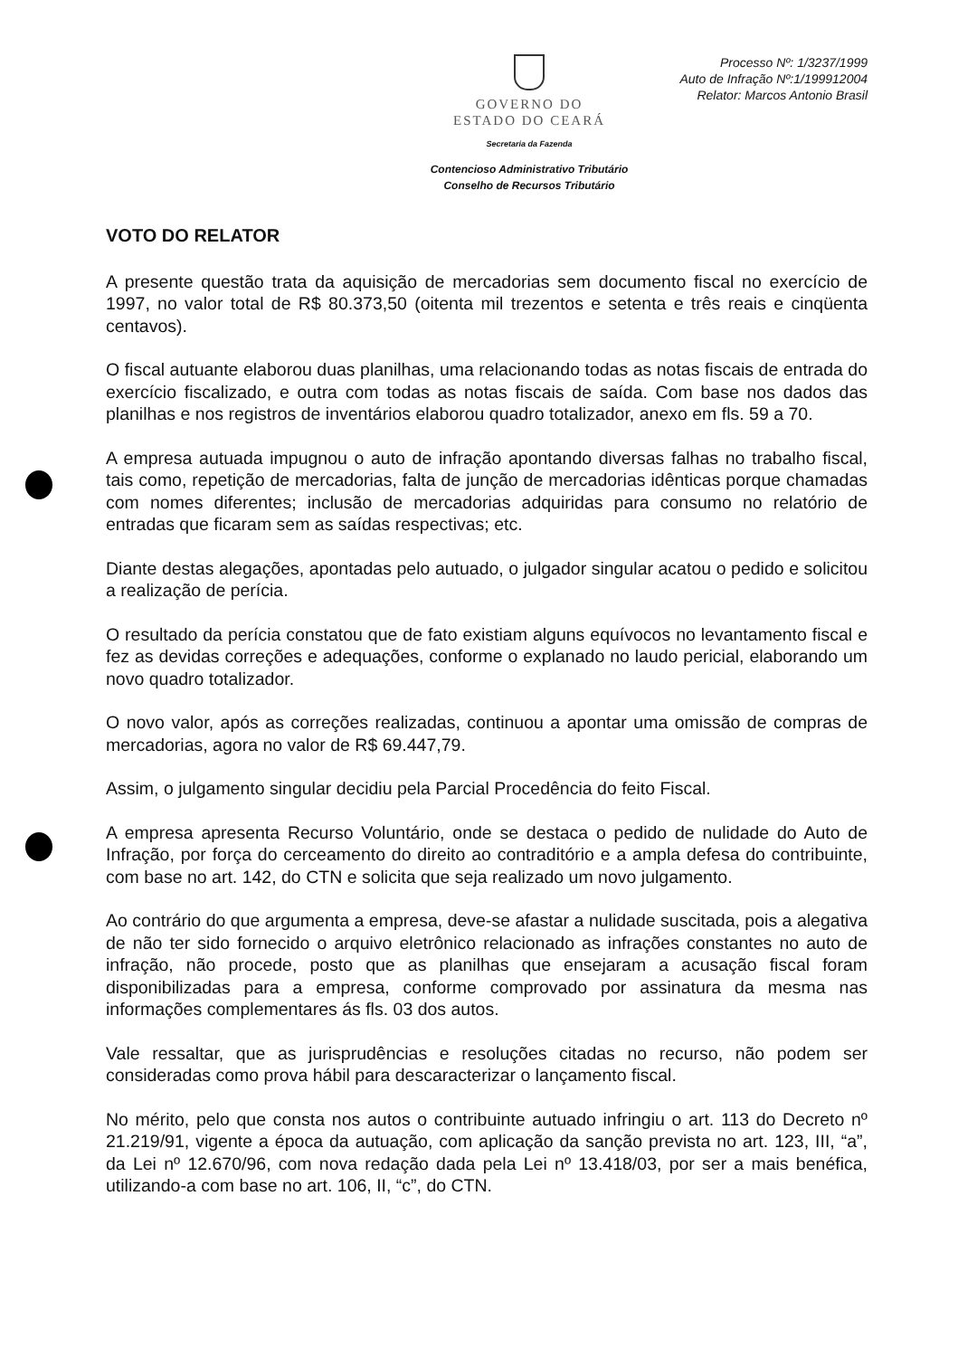GOVERNO DO
ESTADO DO CEARÁ
Secretaria da Fazenda
Contencioso Administrativo Tributário
Conselho de Recursos Tributário
Processo Nº: 1/3237/1999
Auto de Infração Nº:1/199912004
Relator: Marcos Antonio Brasil
VOTO DO RELATOR
A presente questão trata da aquisição de mercadorias sem documento fiscal no exercício de 1997, no valor total de R$ 80.373,50 (oitenta mil trezentos e setenta e três reais e cinqüenta centavos).
O fiscal autuante elaborou duas planilhas, uma relacionando todas as notas fiscais de entrada do exercício fiscalizado, e outra com todas as notas fiscais de saída. Com base nos dados das planilhas e nos registros de inventários elaborou quadro totalizador, anexo em fls. 59 a 70.
A empresa autuada impugnou o auto de infração apontando diversas falhas no trabalho fiscal, tais como, repetição de mercadorias, falta de junção de mercadorias idênticas porque chamadas com nomes diferentes; inclusão de mercadorias adquiridas para consumo no relatório de entradas que ficaram sem as saídas respectivas; etc.
Diante destas alegações, apontadas pelo autuado, o julgador singular acatou o pedido e solicitou a realização de perícia.
O resultado da perícia constatou que de fato existiam alguns equívocos no levantamento fiscal e fez as devidas correções e adequações, conforme o explanado no laudo pericial, elaborando um novo quadro totalizador.
O novo valor, após as correções realizadas, continuou a apontar uma omissão de compras de mercadorias, agora no valor de R$ 69.447,79.
Assim, o julgamento singular decidiu pela Parcial Procedência do feito Fiscal.
A empresa apresenta Recurso Voluntário, onde se destaca o pedido de nulidade do Auto de Infração, por força do cerceamento do direito ao contraditório e a ampla defesa do contribuinte, com base no art. 142, do CTN e solicita que seja realizado um novo julgamento.
Ao contrário do que argumenta a empresa, deve-se afastar a nulidade suscitada, pois a alegativa de não ter sido fornecido o arquivo eletrônico relacionado as infrações constantes no auto de infração, não procede, posto que as planilhas que ensejaram a acusação fiscal foram disponibilizadas para a empresa, conforme comprovado por assinatura da mesma nas informações complementares ás fls. 03 dos autos.
Vale ressaltar, que as jurisprudências e resoluções citadas no recurso, não podem ser consideradas como prova hábil para descaracterizar o lançamento fiscal.
No mérito, pelo que consta nos autos o contribuinte autuado infringiu o art. 113 do Decreto nº 21.219/91, vigente a época da autuação, com aplicação da sanção prevista no art. 123, III, “a”, da Lei nº 12.670/96, com nova redação dada pela Lei nº 13.418/03, por ser a mais benéfica, utilizando-a com base no art. 106, II, “c”, do CTN.